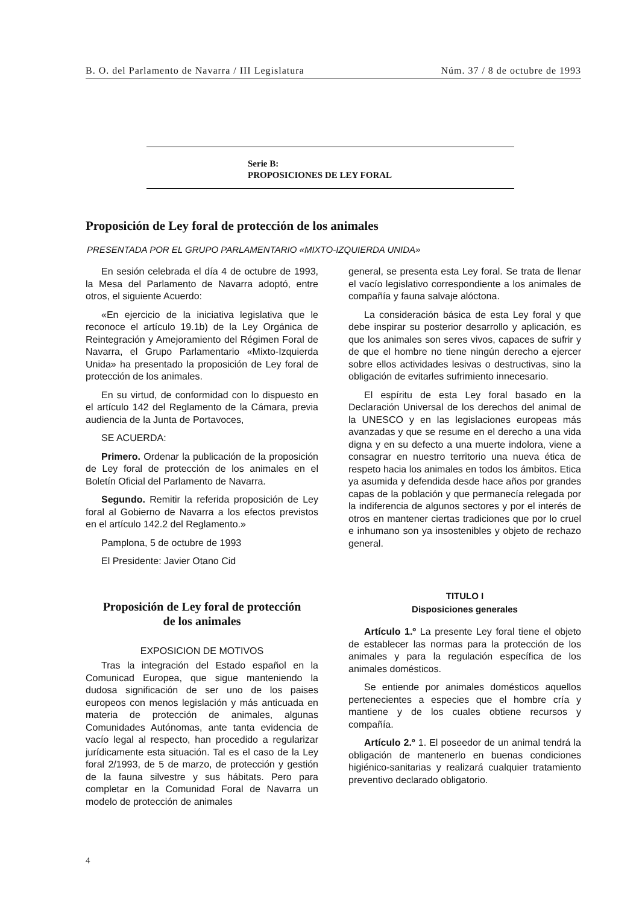B. O. del Parlamento de Navarra / III Legislatura Núm. 37 / 8 de octubre de 1993
Serie B:
PROPOSICIONES DE LEY FORAL
Proposición de Ley foral de protección de los animales
PRESENTADA POR EL GRUPO PARLAMENTARIO «MIXTO-IZQUIERDA UNIDA»
En sesión celebrada el día 4 de octubre de 1993, la Mesa del Parlamento de Navarra adoptó, entre otros, el siguiente Acuerdo:
«En ejercicio de la iniciativa legislativa que le reconoce el artículo 19.1b) de la Ley Orgánica de Reintegración y Amejoramiento del Régimen Foral de Navarra, el Grupo Parlamentario «Mixto-Izquierda Unida» ha presentado la proposición de Ley foral de protección de los animales.
En su virtud, de conformidad con lo dispuesto en el artículo 142 del Reglamento de la Cámara, previa audiencia de la Junta de Portavoces,
SE ACUERDA:
Primero. Ordenar la publicación de la proposición de Ley foral de protección de los animales en el Boletín Oficial del Parlamento de Navarra.
Segundo. Remitir la referida proposición de Ley foral al Gobierno de Navarra a los efectos previstos en el artículo 142.2 del Reglamento.»
Pamplona, 5 de octubre de 1993
El Presidente: Javier Otano Cid
Proposición de Ley foral de protección
de los animales
EXPOSICION DE MOTIVOS
Tras la integración del Estado español en la Comunicad Europea, que sigue manteniendo la dudosa significación de ser uno de los paises europeos con menos legislación y más anticuada en materia de protección de animales, algunas Comunidades Autónomas, ante tanta evidencia de vacío legal al respecto, han procedido a regularizar jurídicamente esta situación. Tal es el caso de la Ley foral 2/1993, de 5 de marzo, de protección y gestión de la fauna silvestre y sus hábitats. Pero para completar en la Comunidad Foral de Navarra un modelo de protección de animales
general, se presenta esta Ley foral. Se trata de llenar el vacío legislativo correspondiente a los animales de compañía y fauna salvaje alóctona.
La consideración básica de esta Ley foral y que debe inspirar su posterior desarrollo y aplicación, es que los animales son seres vivos, capaces de sufrir y de que el hombre no tiene ningún derecho a ejercer sobre ellos actividades lesivas o destructivas, sino la obligación de evitarles sufrimiento innecesario.
El espíritu de esta Ley foral basado en la Declaración Universal de los derechos del animal de la UNESCO y en las legislaciones europeas más avanzadas y que se resume en el derecho a una vida digna y en su defecto a una muerte indolora, viene a consagrar en nuestro territorio una nueva ética de respeto hacia los animales en todos los ámbitos. Etica ya asumida y defendida desde hace años por grandes capas de la población y que permanecía relegada por la indiferencia de algunos sectores y por el interés de otros en mantener ciertas tradiciones que por lo cruel e inhumano son ya insostenibles y objeto de rechazo general.
TITULO I
Disposiciones generales
Artículo 1.º La presente Ley foral tiene el objeto de establecer las normas para la protección de los animales y para la regulación específica de los animales domésticos.
Se entiende por animales domésticos aquellos pertenecientes a especies que el hombre cría y mantiene y de los cuales obtiene recursos y compañía.
Artículo 2.º 1. El poseedor de un animal tendrá la obligación de mantenerlo en buenas condiciones higiénico-sanitarias y realizará cualquier tratamiento preventivo declarado obligatorio.
4